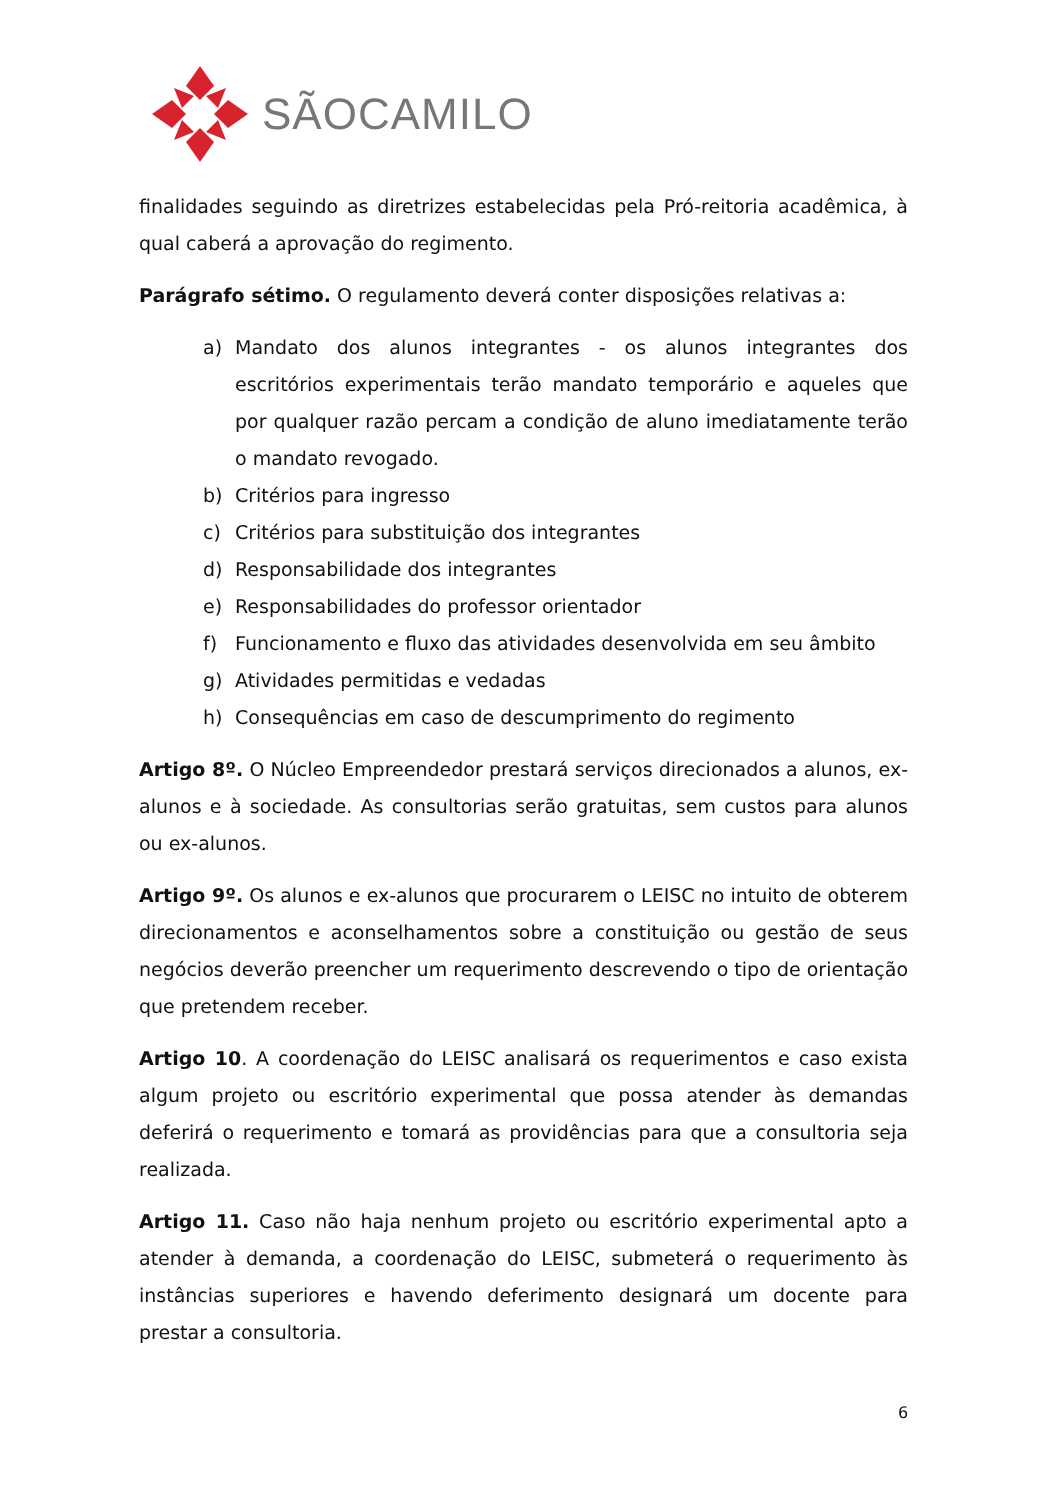SÃOCAMILO
finalidades seguindo as diretrizes estabelecidas pela Pró-reitoria acadêmica, à qual caberá a aprovação do regimento.
Parágrafo sétimo. O regulamento deverá conter disposições relativas a:
a) Mandato dos alunos integrantes - os alunos integrantes dos escritórios experimentais terão mandato temporário e aqueles que por qualquer razão percam a condição de aluno imediatamente terão o mandato revogado.
b) Critérios para ingresso
c) Critérios para substituição dos integrantes
d) Responsabilidade dos integrantes
e) Responsabilidades do professor orientador
f) Funcionamento e fluxo das atividades desenvolvida em seu âmbito
g) Atividades permitidas e vedadas
h) Consequências em caso de descumprimento do regimento
Artigo 8º. O Núcleo Empreendedor prestará serviços direcionados a alunos, ex-alunos e à sociedade. As consultorias serão gratuitas, sem custos para alunos ou ex-alunos.
Artigo 9º. Os alunos e ex-alunos que procurarem o LEISC no intuito de obterem direcionamentos e aconselhamentos sobre a constituição ou gestão de seus negócios deverão preencher um requerimento descrevendo o tipo de orientação que pretendem receber.
Artigo 10. A coordenação do LEISC analisará os requerimentos e caso exista algum projeto ou escritório experimental que possa atender às demandas deferirá o requerimento e tomará as providências para que a consultoria seja realizada.
Artigo 11. Caso não haja nenhum projeto ou escritório experimental apto a atender à demanda, a coordenação do LEISC, submeterá o requerimento às instâncias superiores e havendo deferimento designará um docente para prestar a consultoria.
6